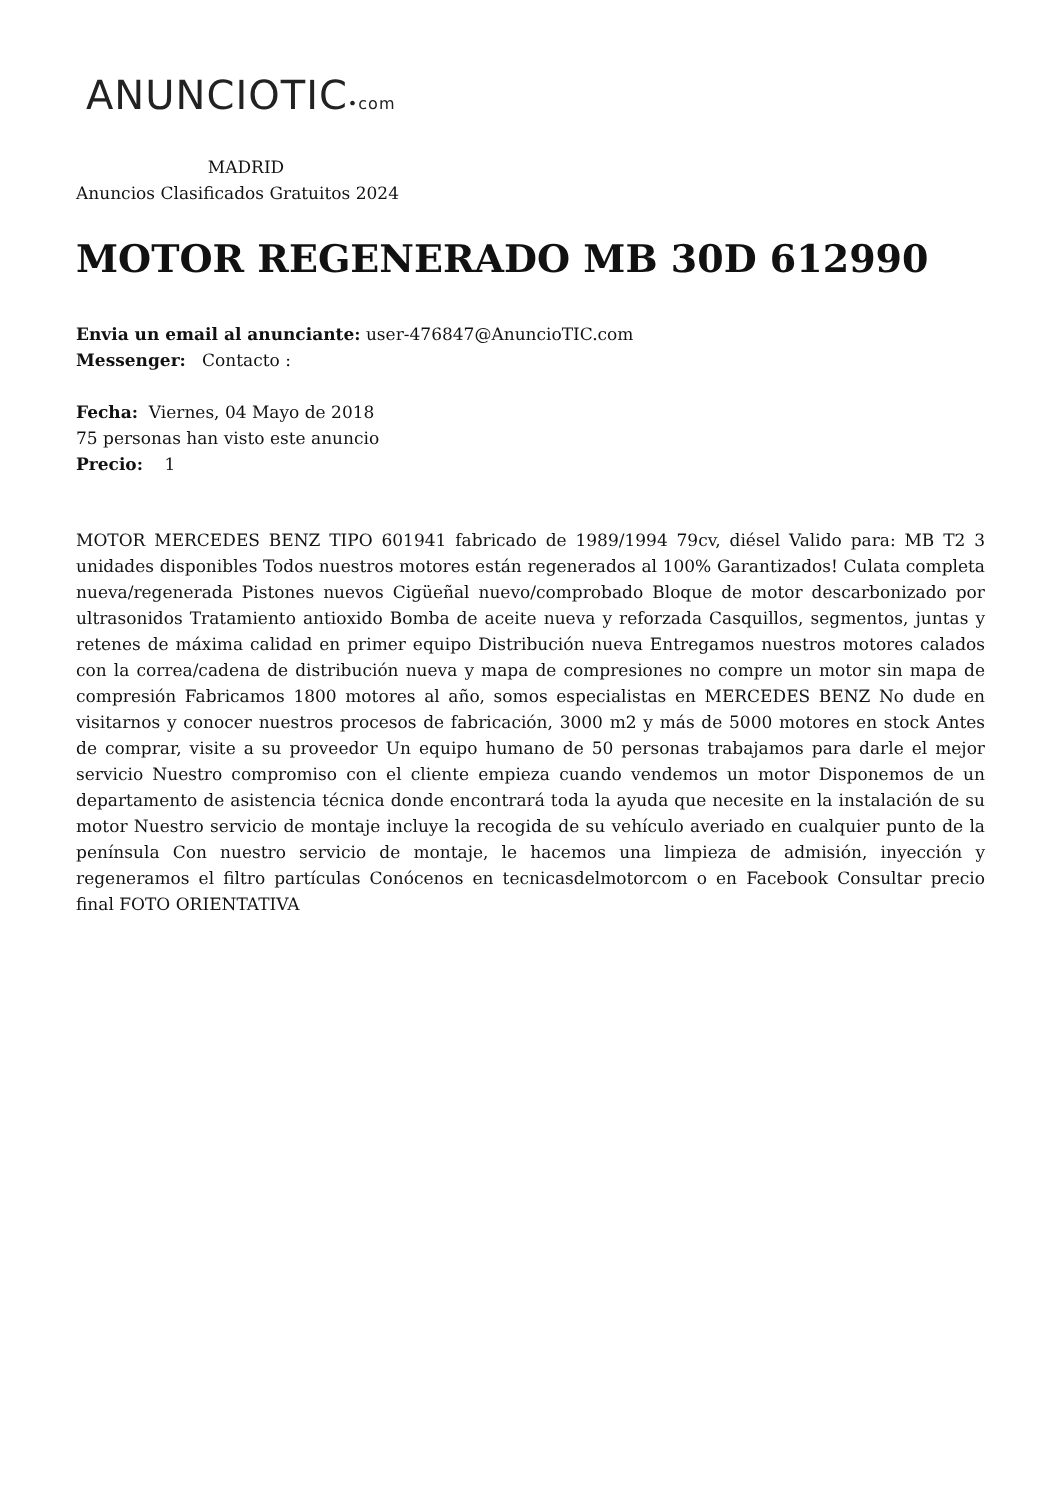ANUNCIOTIC•com
MADRID
Anuncios Clasificados Gratuitos 2024
MOTOR REGENERADO MB 30D 612990
Envia un email al anunciante: user-476847@AnuncioTIC.com
Messenger: Contacto :
Fecha: Viernes, 04 Mayo de 2018
75 personas han visto este anuncio
Precio: 1
MOTOR MERCEDES BENZ TIPO 601941 fabricado de 1989/1994 79cv, diésel Valido para: MB T2 3 unidades disponibles Todos nuestros motores están regenerados al 100% Garantizados! Culata completa nueva/regenerada Pistones nuevos Cigüeñal nuevo/comprobado Bloque de motor descarbonizado por ultrasonidos Tratamiento antioxido Bomba de aceite nueva y reforzada Casquillos, segmentos, juntas y retenes de máxima calidad en primer equipo Distribución nueva Entregamos nuestros motores calados con la correa/cadena de distribución nueva y mapa de compresiones no compre un motor sin mapa de compresión Fabricamos 1800 motores al año, somos especialistas en MERCEDES BENZ No dude en visitarnos y conocer nuestros procesos de fabricación, 3000 m2 y más de 5000 motores en stock Antes de comprar, visite a su proveedor Un equipo humano de 50 personas trabajamos para darle el mejor servicio Nuestro compromiso con el cliente empieza cuando vendemos un motor Disponemos de un departamento de asistencia técnica donde encontrará toda la ayuda que necesite en la instalación de su motor Nuestro servicio de montaje incluye la recogida de su vehículo averiado en cualquier punto de la península Con nuestro servicio de montaje, le hacemos una limpieza de admisión, inyección y regeneramos el filtro partículas Conócenos en tecnicasdelmotorcom o en Facebook Consultar precio final FOTO ORIENTATIVA